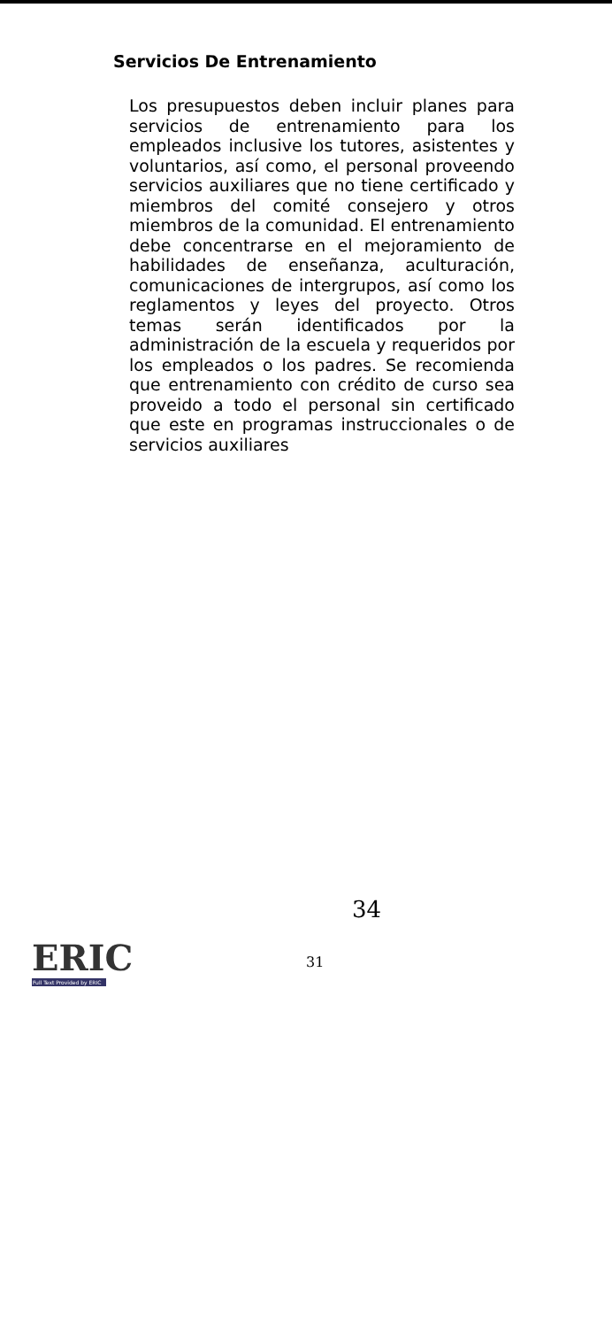Servicios De Entrenamiento
Los presupuestos deben incluir planes para servicios de entrenamiento para los empleados inclusive los tutores, asistentes y voluntarios, así como, el personal proveendo servicios auxiliares que no tiene certificado y miembros del comité consejero y otros miembros de la comunidad. El entrenamiento debe concentrarse en el mejoramiento de habilidades de enseñanza, aculturación, comunicaciones de intergrupos, así como los reglamentos y leyes del proyecto. Otros temas serán identificados por la administración de la escuela y requeridos por los empleados o los padres. Se recomienda que entrenamiento con crédito de curso sea proveido a todo el personal sin certificado que este en programas instruccionales o de servicios auxiliares
34
ERIC
Full Text Provided by ERIC
31